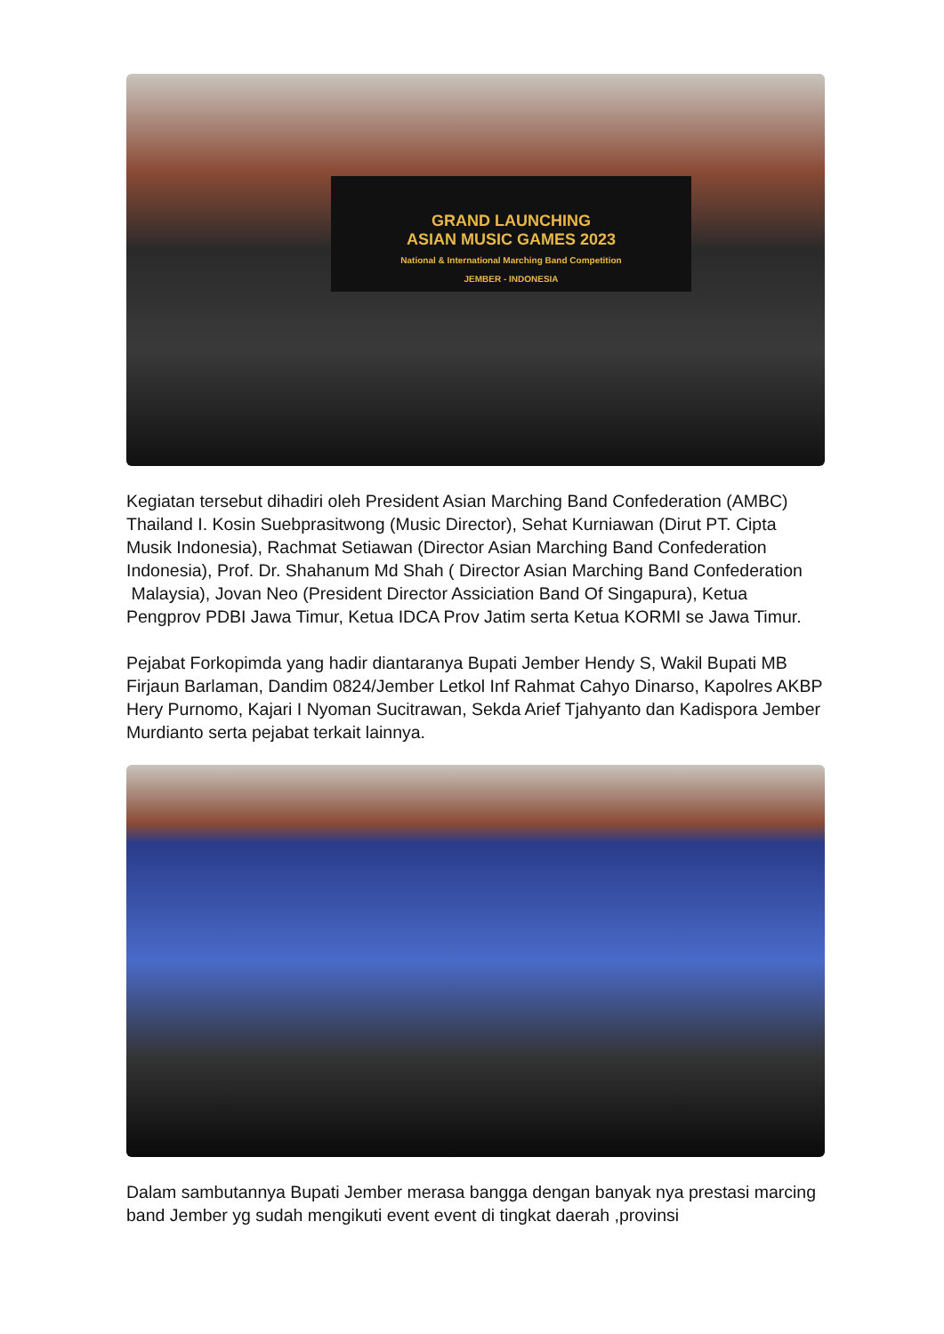GRAND LAUNCHING
ASIAN MUSIC GAMES 2023
National & International Marching Band Competition
JEMBER - INDONESIA
Kegiatan tersebut dihadiri oleh President Asian Marching Band Confederation (AMBC) Thailand I. Kosin Suebprasitwong (Music Director), Sehat Kurniawan (Dirut PT. Cipta Musik Indonesia), Rachmat Setiawan (Director Asian Marching Band Confederation Indonesia), Prof. Dr. Shahanum Md Shah ( Director Asian Marching Band Confederation Malaysia), Jovan Neo (President Director Assiciation Band Of Singapura), Ketua Pengprov PDBI Jawa Timur, Ketua IDCA Prov Jatim serta Ketua KORMI se Jawa Timur.
Pejabat Forkopimda yang hadir diantaranya Bupati Jember Hendy S, Wakil Bupati MB Firjaun Barlaman, Dandim 0824/Jember Letkol Inf Rahmat Cahyo Dinarso, Kapolres AKBP Hery Purnomo, Kajari I Nyoman Sucitrawan, Sekda Arief Tjahyanto dan Kadispora Jember Murdianto serta pejabat terkait lainnya.
Dalam sambutannya Bupati Jember merasa bangga dengan banyak nya prestasi marcing band Jember yg sudah mengikuti event event di tingkat daerah ,provinsi